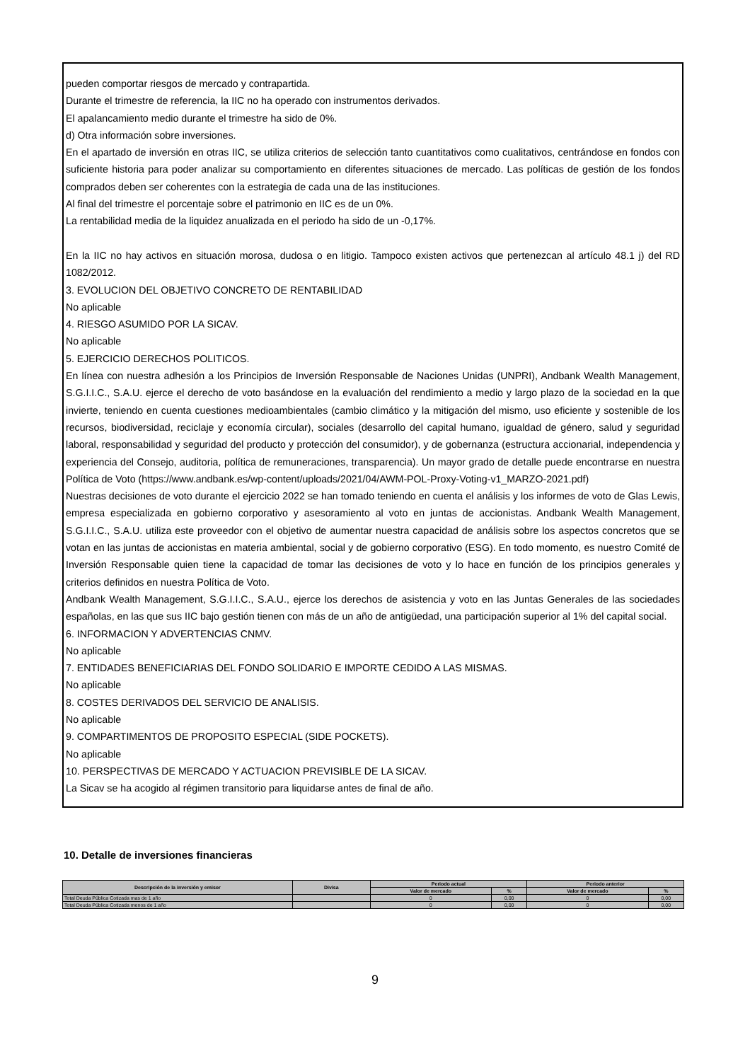pueden comportar riesgos de mercado y contrapartida.
Durante el trimestre de referencia, la IIC no ha operado con instrumentos derivados.
El apalancamiento medio durante el trimestre ha sido de 0%.
d) Otra información sobre inversiones.
En el apartado de inversión en otras IIC, se utiliza criterios de selección tanto cuantitativos como cualitativos, centrándose en fondos con suficiente historia para poder analizar su comportamiento en diferentes situaciones de mercado. Las políticas de gestión de los fondos comprados deben ser coherentes con la estrategia de cada una de las instituciones.
Al final del trimestre el porcentaje sobre el patrimonio en IIC es de un 0%.
La rentabilidad media de la liquidez anualizada en el periodo ha sido de un -0,17%.
En la IIC no hay activos en situación morosa, dudosa o en litigio. Tampoco existen activos que pertenezcan al artículo 48.1 j) del RD 1082/2012.
3. EVOLUCION DEL OBJETIVO CONCRETO DE RENTABILIDAD
No aplicable
4. RIESGO ASUMIDO POR LA SICAV.
No aplicable
5. EJERCICIO DERECHOS POLITICOS.
En línea con nuestra adhesión a los Principios de Inversión Responsable de Naciones Unidas (UNPRI), Andbank Wealth Management, S.G.I.I.C., S.A.U. ejerce el derecho de voto basándose en la evaluación del rendimiento a medio y largo plazo de la sociedad en la que invierte, teniendo en cuenta cuestiones medioambientales (cambio climático y la mitigación del mismo, uso eficiente y sostenible de los recursos, biodiversidad, reciclaje y economía circular), sociales (desarrollo del capital humano, igualdad de género, salud y seguridad laboral, responsabilidad y seguridad del producto y protección del consumidor), y de gobernanza (estructura accionarial, independencia y experiencia del Consejo, auditoria, política de remuneraciones, transparencia). Un mayor grado de detalle puede encontrarse en nuestra Política de Voto (https://www.andbank.es/wp-content/uploads/2021/04/AWM-POL-Proxy-Voting-v1_MARZO-2021.pdf)
Nuestras decisiones de voto durante el ejercicio 2022 se han tomado teniendo en cuenta el análisis y los informes de voto de Glas Lewis, empresa especializada en gobierno corporativo y asesoramiento al voto en juntas de accionistas. Andbank Wealth Management, S.G.I.I.C., S.A.U. utiliza este proveedor con el objetivo de aumentar nuestra capacidad de análisis sobre los aspectos concretos que se votan en las juntas de accionistas en materia ambiental, social y de gobierno corporativo (ESG). En todo momento, es nuestro Comité de Inversión Responsable quien tiene la capacidad de tomar las decisiones de voto y lo hace en función de los principios generales y criterios definidos en nuestra Política de Voto.
Andbank Wealth Management, S.G.I.I.C., S.A.U., ejerce los derechos de asistencia y voto en las Juntas Generales de las sociedades españolas, en las que sus IIC bajo gestión tienen con más de un año de antigüedad, una participación superior al 1% del capital social.
6. INFORMACION Y ADVERTENCIAS CNMV.
No aplicable
7. ENTIDADES BENEFICIARIAS DEL FONDO SOLIDARIO E IMPORTE CEDIDO A LAS MISMAS.
No aplicable
8. COSTES DERIVADOS DEL SERVICIO DE ANALISIS.
No aplicable
9. COMPARTIMENTOS DE PROPOSITO ESPECIAL (SIDE POCKETS).
No aplicable
10. PERSPECTIVAS DE MERCADO Y ACTUACION PREVISIBLE DE LA SICAV.
La Sicav se ha acogido al régimen transitorio para liquidarse antes de final de año.
10. Detalle de inversiones financieras
| Descripción de la inversión y emisor | Divisa | Periodo actual | | Periodo anterior | |
| --- | --- | --- | --- | --- | --- |
| | | Valor de mercado | % | Valor de mercado | % |
| Total Deuda Pública Cotizada mas de 1 año | | 0 | 0,00 | 0 | 0,00 |
| Total Deuda Pública Cotizada menos de 1 año | | 0 | 0,00 | 0 | 0,00 |
9